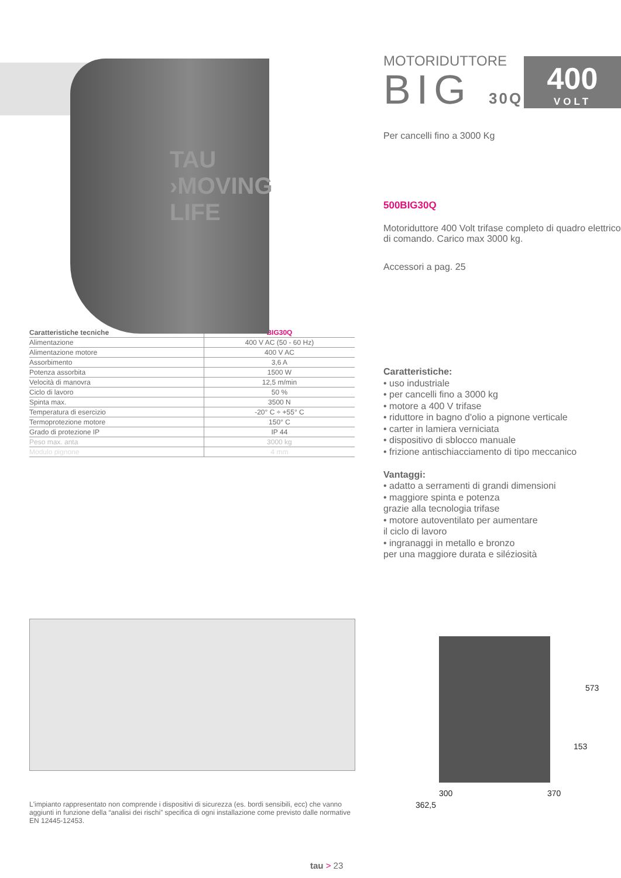400
VOLT
TAU ›MOVING LIFE
| Caratteristiche tecniche | BIG30Q |
| --- | --- |
| Alimentazione | 400 V AC (50 - 60 Hz) |
| Alimentazione motore | 400 V AC |
| Assorbimento | 3,6 A |
| Potenza assorbita | 1500 W |
| Velocità di manovra | 12,5 m/min |
| Ciclo di lavoro | 50 % |
| Spinta max. | 3500 N |
| Temperatura di esercizio | -20° C ÷ +55° C |
| Termoprotezione motore | 150° C |
| Grado di protezione IP | IP 44 |
| Peso max. anta | 3000 kg |
| Modulo pignone | 4 mm |
MOTORIDUTTORE
BIG 30Q
Per cancelli fino a 3000 Kg
500BIG30Q
Motoriduttore 400 Volt trifase completo di quadro elettrico di comando. Carico max 3000 kg.
Accessori a pag. 25
Caratteristiche:
• uso industriale
• per cancelli fino a 3000 kg
• motore a 400 V trifase
• riduttore in bagno d'olio a pignone verticale
• carter in lamiera verniciata
• dispositivo di sblocco manuale
• frizione antischiacciamento di tipo meccanico
Vantaggi:
• adatto a serramenti di grandi dimensioni
• maggiore spinta e potenza
grazie alla tecnologia trifase
• motore autoventilato per aumentare
il ciclo di lavoro
• ingranaggi in metallo e bronzo
per una maggiore durata e siléziosità
L'impianto rappresentato non comprende i dispositivi di sicurezza (es. bordi sensibili, ecc) che vanno aggiunti in funzione della “analisi dei rischi” specifica di ogni installazione come previsto dalle normative EN 12445-12453.
573
153
300 370
362,5
tau > 23